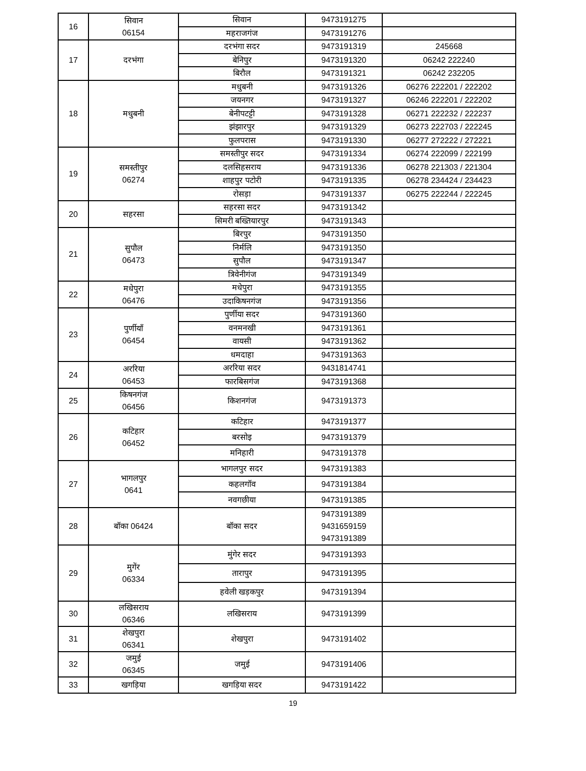| 16 | सिवान 06154 | सिवान | 9473191275 | |
| | | महराजगंज | 9473191276 | |
| 17 | दरभंगा | दरभंगा सदर | 9473191319 | 245668 |
| | | बेनिपुर | 9473191320 | 06242 222240 |
| | | बिरौल | 9473191321 | 06242 232205 |
| 18 | मधुबनी | मधुबनी | 9473191326 | 06276 222201 / 222202 |
| | | जयनगर | 9473191327 | 06246 222201 / 222202 |
| | | बेनीपटट्टी | 9473191328 | 06271 222232 / 222237 |
| | | झंझारपुर | 9473191329 | 06273 222703 / 222245 |
| | | फुलपरास | 9473191330 | 06277 272222 / 272221 |
| 19 | समस्तीपुर 06274 | समस्तीपुर सदर | 9473191334 | 06274 222099 / 222199 |
| | | दलसिहसराय | 9473191336 | 06278 221303 / 221304 |
| | | शाहपुर पटोरी | 9473191335 | 06278 234424 / 234423 |
| | | रोसड़ा | 9473191337 | 06275 222244 / 222245 |
| 20 | सहरसा | सहरसा सदर | 9473191342 | |
| | | सिमरी बख्तियारपुर | 9473191343 | |
| 21 | सुपौल 06473 | बिरपुर | 9473191350 | |
| | | निर्मलि | 9473191350 | |
| | | सुपौल | 9473191347 | |
| | | त्रिवेनीगंज | 9473191349 | |
| 22 | मधेपुरा 06476 | मधेपुरा | 9473191355 | |
| | | उदाकिषनगंज | 9473191356 | |
| 23 | पुर्णीयाँ 06454 | पुर्णीया सदर | 9473191360 | |
| | | वनमनखी | 9473191361 | |
| | | वायसी | 9473191362 | |
| | | धमदाहा | 9473191363 | |
| 24 | अररिया 06453 | अररिया सदर | 9431814741 | |
| | | फारबिसगंज | 9473191368 | |
| 25 | किषनगंज 06456 | किशनगंज | 9473191373 | |
| 26 | कटिहार 06452 | कटिहार | 9473191377 | |
| | | बरसोइ | 9473191379 | |
| | | मनिहारी | 9473191378 | |
| 27 | भागलपुर 0641 | भागलपुर सदर | 9473191383 | |
| | | कहलगॉव | 9473191384 | |
| | | नवगछीया | 9473191385 | |
| 28 | बॉका 06424 | बॉका सदर | 9473191389 9431659159 9473191389 | |
| 29 | मुगेंर 06334 | मुंगेर सदर | 9473191393 | |
| | | तारापुर | 9473191395 | |
| | | हवेली खड़कपुर | 9473191394 | |
| 30 | लखिसराय 06346 | लखिसराय | 9473191399 | |
| 31 | शेखपुरा 06341 | शेखपुरा | 9473191402 | |
| 32 | जमुई 06345 | जमुई | 9473191406 | |
| 33 | खगड़िया | खगड़िया सदर | 9473191422 | |
19